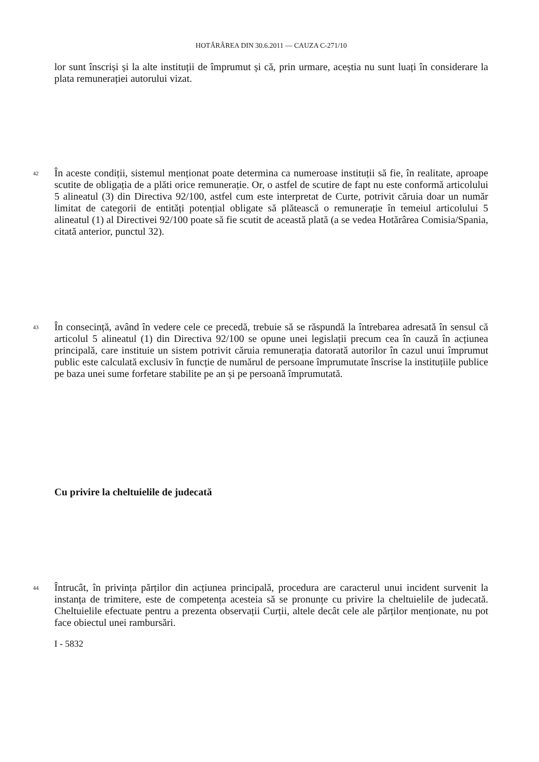HOTĂRÂREA DIN 30.6.2011 — CAUZA C-271/10
lor sunt înscriși și la alte instituții de împrumut și că, prin urmare, aceștia nu sunt luați în considerare la plata remunerației autorului vizat.
42
În aceste condiții, sistemul menționat poate determina ca numeroase instituții să fie, în realitate, aproape scutite de obligația de a plăti orice remunerație. Or, o astfel de scutire de fapt nu este conformă articolului 5 alineatul (3) din Directiva 92/100, astfel cum este interpretat de Curte, potrivit căruia doar un număr limitat de categorii de entități potențial obligate să plătească o remunerație în temeiul articolului 5 alineatul (1) al Directivei 92/100 poate să fie scutit de această plată (a se vedea Hotărârea Comisia/Spania, citată anterior, punctul 32).
43
În consecință, având în vedere cele ce precedă, trebuie să se răspundă la întrebarea adresată în sensul că articolul 5 alineatul (1) din Directiva 92/100 se opune unei legislații precum cea în cauză în acțiunea principală, care instituie un sistem potrivit căruia remunerația datorată autorilor în cazul unui împrumut public este calculată exclusiv în funcție de numărul de persoane împrumutate înscrise la instituțiile publice pe baza unei sume forfetare stabilite pe an și pe persoană împrumutată.
Cu privire la cheltuielile de judecată
44
Întrucât, în privința părților din acțiunea principală, procedura are caracterul unui incident survenit la instanța de trimitere, este de competența acesteia să se pronunțe cu privire la cheltuielile de judecată. Cheltuielile efectuate pentru a prezenta observații Curții, altele decât cele ale părților menționate, nu pot face obiectul unei rambursări.
I - 5832